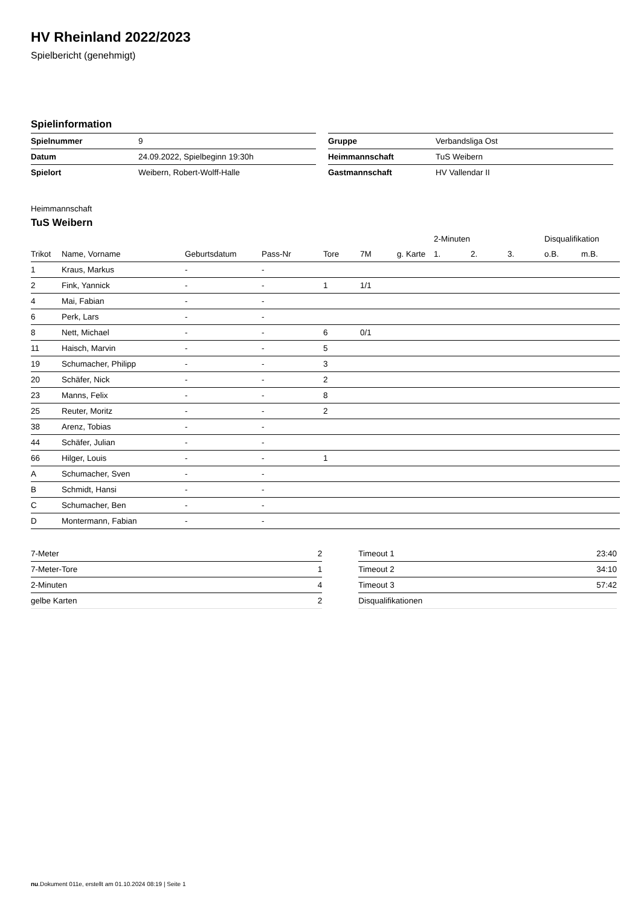HV Rheinland 2022/2023
Spielbericht (genehmigt)
Spielinformation
| Spielnummer | 9 |
| Datum | 24.09.2022, Spielbeginn 19:30h |
| Spielort | Weibern, Robert-Wolff-Halle |
| Gruppe | Verbandsliga Ost |
| Heimmannschaft | TuS Weibern |
| Gastmannschaft | HV Vallendar II |
Heimmannschaft
TuS Weibern
| | | | | | | | 2-Minuten | | | Disqualifikation | |
| --- | --- | --- | --- | --- | --- | --- | --- | --- | --- | --- | --- |
| Trikot | Name, Vorname | Geburtsdatum | Pass-Nr | Tore | 7M | g. Karte | 1. | 2. | 3. | o.B. | m.B. |
| 1 | Kraus, Markus | - | - | | | | | | | | |
| 2 | Fink, Yannick | - | - | 1 | 1/1 | | | | | | |
| 4 | Mai, Fabian | - | - | | | | | | | | |
| 6 | Perk, Lars | - | - | | | | | | | | |
| 8 | Nett, Michael | - | - | 6 | 0/1 | | | | | | |
| 11 | Haisch, Marvin | - | - | 5 | | | | | | | |
| 19 | Schumacher, Philipp | - | - | 3 | | | | | | | |
| 20 | Schäfer, Nick | - | - | 2 | | | | | | | |
| 23 | Manns, Felix | - | - | 8 | | | | | | | |
| 25 | Reuter, Moritz | - | - | 2 | | | | | | | |
| 38 | Arenz, Tobias | - | - | | | | | | | | |
| 44 | Schäfer, Julian | - | - | | | | | | | | |
| 66 | Hilger, Louis | - | - | 1 | | | | | | | |
| A | Schumacher, Sven | - | - | | | | | | | | |
| B | Schmidt, Hansi | - | - | | | | | | | | |
| C | Schumacher, Ben | - | - | | | | | | | | |
| D | Montermann, Fabian | - | - | | | | | | | | |
| 7-Meter | 2 |
| 7-Meter-Tore | 1 |
| 2-Minuten | 4 |
| gelbe Karten | 2 |
| Timeout 1 | 23:40 |
| Timeout 2 | 34:10 |
| Timeout 3 | 57:42 |
| Disqualifikationen | |
nu.Dokument 011e, erstellt am 01.10.2024 08:19 | Seite 1